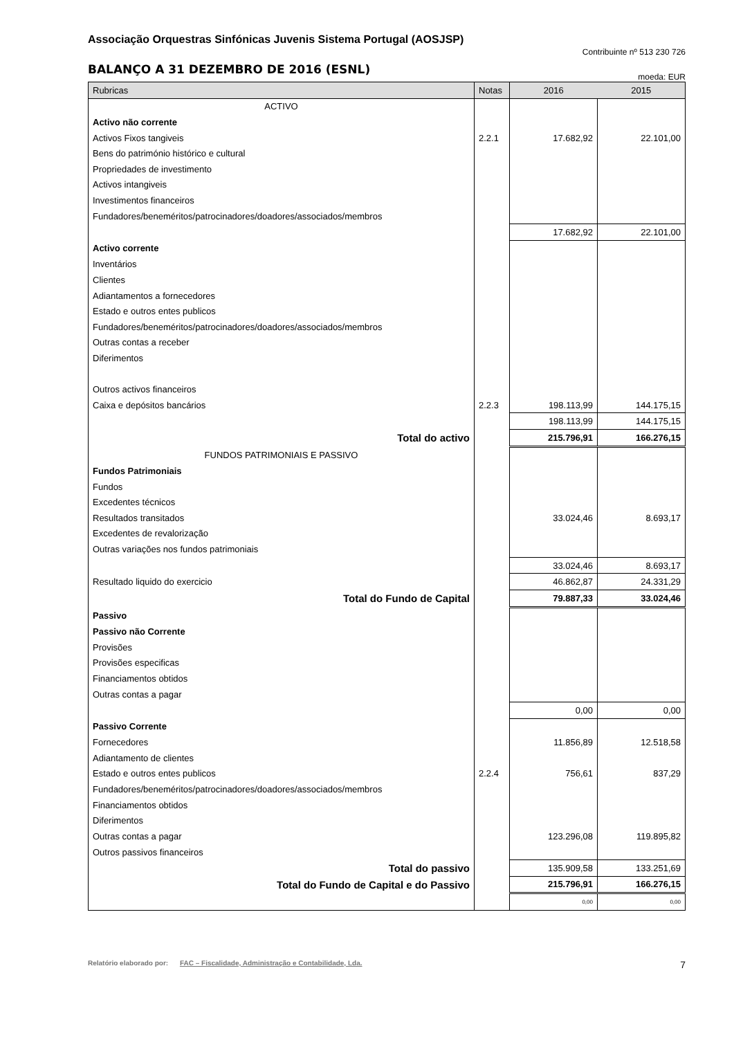Associação Orquestras Sinfónicas Juvenis Sistema Portugal (AOSJSP)
Contribuinte nº 513 230 726
BALANÇO A 31 DEZEMBRO DE 2016 (ESNL)
moeda: EUR
| Rubricas | Notas | 2016 | 2015 |
| --- | --- | --- | --- |
| ACTIVO | | | |
| Activo não corrente | | | |
| Activos Fixos tangiveis | 2.2.1 | 17.682,92 | 22.101,00 |
| Bens do património histórico e cultural | | | |
| Propriedades de investimento | | | |
| Activos intangiveis | | | |
| Investimentos financeiros | | | |
| Fundadores/beneméritos/patrocinadores/doadores/associados/membros | | | |
| | | 17.682,92 | 22.101,00 |
| Activo corrente | | | |
| Inventários | | | |
| Clientes | | | |
| Adiantamentos a fornecedores | | | |
| Estado e outros entes publicos | | | |
| Fundadores/beneméritos/patrocinadores/doadores/associados/membros | | | |
| Outras contas a receber | | | |
| Diferimentos | | | |
| Outros activos financeiros | | | |
| Caixa e depósitos bancários | 2.2.3 | 198.113,99 | 144.175,15 |
| | | 198.113,99 | 144.175,15 |
| Total do activo | | 215.796,91 | 166.276,15 |
| FUNDOS PATRIMONIAIS E PASSIVO | | | |
| Fundos Patrimoniais | | | |
| Fundos | | | |
| Excedentes técnicos | | | |
| Resultados transitados | | 33.024,46 | 8.693,17 |
| Excedentes de revalorização | | | |
| Outras variações nos fundos patrimoniais | | | |
| | | 33.024,46 | 8.693,17 |
| Resultado liquido do exercicio | | 46.862,87 | 24.331,29 |
| Total do Fundo de Capital | | 79.887,33 | 33.024,46 |
| Passivo | | | |
| Passivo não Corrente | | | |
| Provisões | | | |
| Provisões especificas | | | |
| Financiamentos obtidos | | | |
| Outras contas a pagar | | | |
| | | 0,00 | 0,00 |
| Passivo Corrente | | | |
| Fornecedores | | 11.856,89 | 12.518,58 |
| Adiantamento de clientes | | | |
| Estado e outros entes publicos | 2.2.4 | 756,61 | 837,29 |
| Fundadores/beneméritos/patrocinadores/doadores/associados/membros | | | |
| Financiamentos obtidos | | | |
| Diferimentos | | | |
| Outras contas a pagar | | 123.296,08 | 119.895,82 |
| Outros passivos financeiros | | | |
| Total do passivo | | 135.909,58 | 133.251,69 |
| Total do Fundo de Capital e do Passivo | | 215.796,91 | 166.276,15 |
| | | 0,00 | 0,00 |
Relatório elaborado por: FAC – Fiscalidade, Administração e Contabilidade, Lda. 7